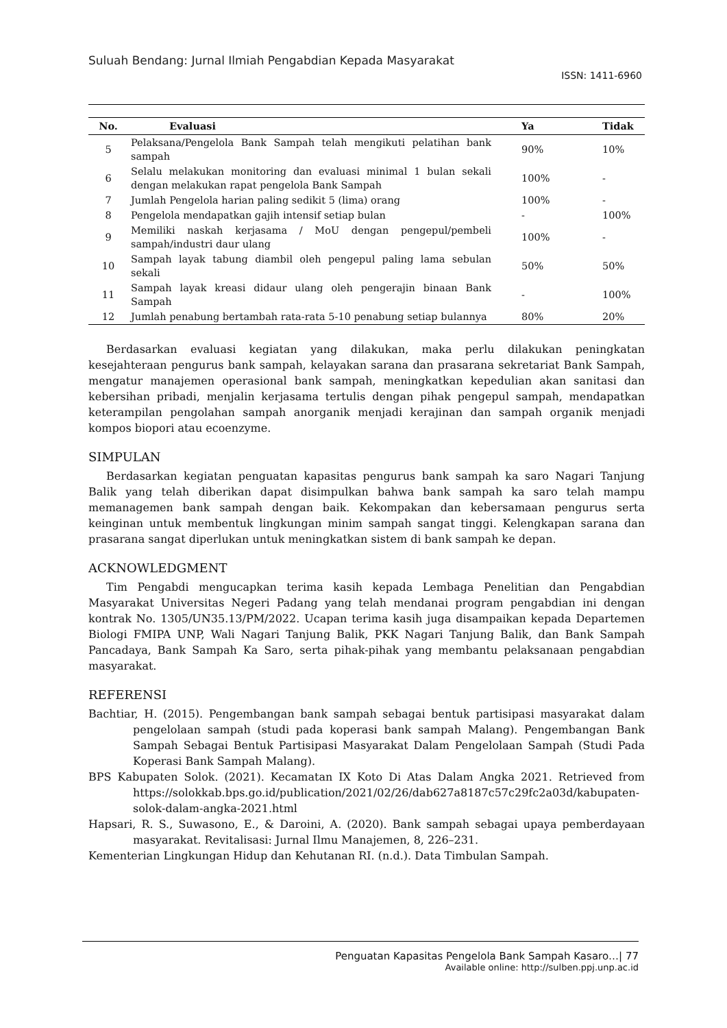Suluah Bendang: Jurnal Ilmiah Pengabdian Kepada Masyarakat
ISSN: 1411-6960
| No. | Evaluasi | Ya | Tidak |
| --- | --- | --- | --- |
| 5 | Pelaksana/Pengelola Bank Sampah telah mengikuti pelatihan bank sampah | 90% | 10% |
| 6 | Selalu melakukan monitoring dan evaluasi minimal 1 bulan sekali dengan melakukan rapat pengelola Bank Sampah | 100% | - |
| 7 | Jumlah Pengelola harian paling sedikit 5 (lima) orang | 100% | - |
| 8 | Pengelola mendapatkan gajih intensif setiap bulan | - | 100% |
| 9 | Memiliki naskah kerjasama / MoU dengan pengepul/pembeli sampah/industri daur ulang | 100% | - |
| 10 | Sampah layak tabung diambil oleh pengepul paling lama sebulan sekali | 50% | 50% |
| 11 | Sampah layak kreasi didaur ulang oleh pengerajin binaan Bank Sampah | - | 100% |
| 12 | Jumlah penabung bertambah rata-rata 5-10 penabung setiap bulannya | 80% | 20% |
Berdasarkan evaluasi kegiatan yang dilakukan, maka perlu dilakukan peningkatan kesejahteraan pengurus bank sampah, kelayakan sarana dan prasarana sekretariat Bank Sampah, mengatur manajemen operasional bank sampah, meningkatkan kepedulian akan sanitasi dan kebersihan pribadi, menjalin kerjasama tertulis dengan pihak pengepul sampah, mendapatkan keterampilan pengolahan sampah anorganik menjadi kerajinan dan sampah organik menjadi kompos biopori atau ecoenzyme.
SIMPULAN
Berdasarkan kegiatan penguatan kapasitas pengurus bank sampah ka saro Nagari Tanjung Balik yang telah diberikan dapat disimpulkan bahwa bank sampah ka saro telah mampu memanagemen bank sampah dengan baik. Kekompakan dan kebersamaan pengurus serta keinginan untuk membentuk lingkungan minim sampah sangat tinggi. Kelengkapan sarana dan prasarana sangat diperlukan untuk meningkatkan sistem di bank sampah ke depan.
ACKNOWLEDGMENT
Tim Pengabdi mengucapkan terima kasih kepada Lembaga Penelitian dan Pengabdian Masyarakat Universitas Negeri Padang yang telah mendanai program pengabdian ini dengan kontrak No. 1305/UN35.13/PM/2022. Ucapan terima kasih juga disampaikan kepada Departemen Biologi FMIPA UNP, Wali Nagari Tanjung Balik, PKK Nagari Tanjung Balik, dan Bank Sampah Pancadaya, Bank Sampah Ka Saro, serta pihak-pihak yang membantu pelaksanaan pengabdian masyarakat.
REFERENSI
Bachtiar, H. (2015). Pengembangan bank sampah sebagai bentuk partisipasi masyarakat dalam pengelolaan sampah (studi pada koperasi bank sampah Malang). Pengembangan Bank Sampah Sebagai Bentuk Partisipasi Masyarakat Dalam Pengelolaan Sampah (Studi Pada Koperasi Bank Sampah Malang).
BPS Kabupaten Solok. (2021). Kecamatan IX Koto Di Atas Dalam Angka 2021. Retrieved from https://solokkab.bps.go.id/publication/2021/02/26/dab627a8187c57c29fc2a03d/kabupaten-solok-dalam-angka-2021.html
Hapsari, R. S., Suwasono, E., & Daroini, A. (2020). Bank sampah sebagai upaya pemberdayaan masyarakat. Revitalisasi: Jurnal Ilmu Manajemen, 8, 226–231.
Kementerian Lingkungan Hidup dan Kehutanan RI. (n.d.). Data Timbulan Sampah.
Penguatan Kapasitas Pengelola Bank Sampah Kasaro…| 77
Available online: http://sulben.ppj.unp.ac.id